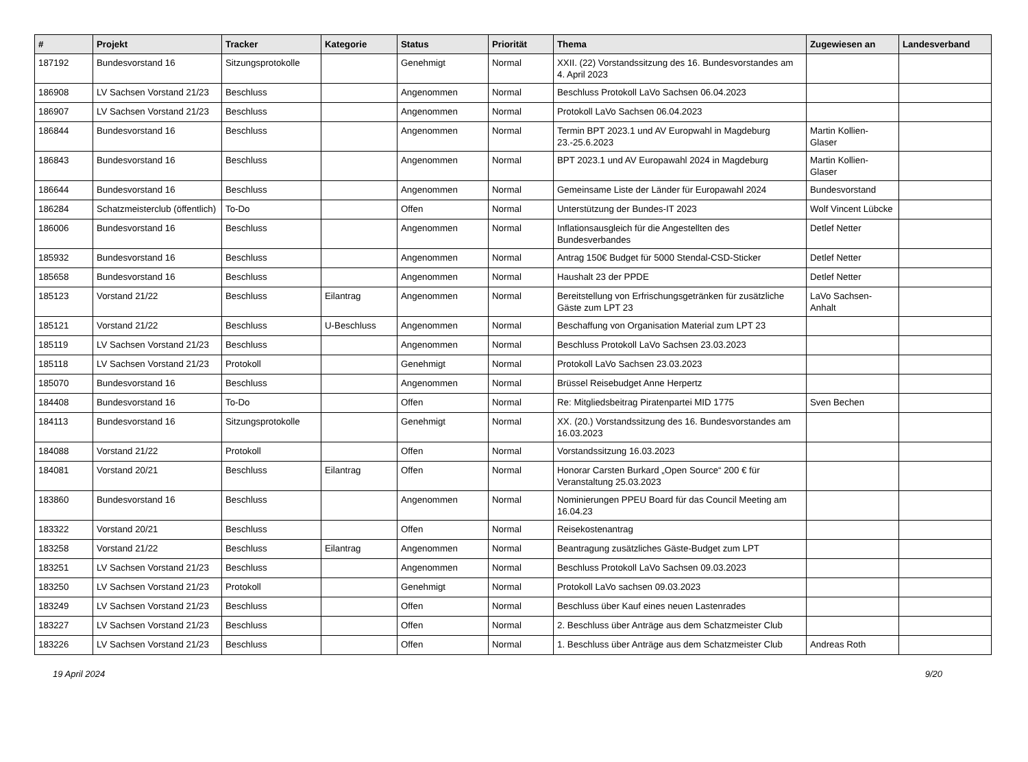| # | Projekt | Tracker | Kategorie | Status | Priorität | Thema | Zugewiesen an | Landesverband |
| --- | --- | --- | --- | --- | --- | --- | --- | --- |
| 187192 | Bundesvorstand 16 | Sitzungsprotokolle | | Genehmigt | Normal | XXII. (22) Vorstandssitzung des 16. Bundesvorstandes am 4. April 2023 | | |
| 186908 | LV Sachsen Vorstand 21/23 | Beschluss | | Angenommen | Normal | Beschluss Protokoll LaVo Sachsen 06.04.2023 | | |
| 186907 | LV Sachsen Vorstand 21/23 | Beschluss | | Angenommen | Normal | Protokoll LaVo Sachsen 06.04.2023 | | |
| 186844 | Bundesvorstand 16 | Beschluss | | Angenommen | Normal | Termin BPT 2023.1 und AV Europwahl in Magdeburg 23.-25.6.2023 | Martin Kollien-Glaser | |
| 186843 | Bundesvorstand 16 | Beschluss | | Angenommen | Normal | BPT 2023.1 und AV Europawahl 2024 in Magdeburg | Martin Kollien-Glaser | |
| 186644 | Bundesvorstand 16 | Beschluss | | Angenommen | Normal | Gemeinsame Liste der Länder für Europawahl 2024 | Bundesvorstand | |
| 186284 | Schatzmeisterclub (öffentlich) | To-Do | | Offen | Normal | Unterstützung der Bundes-IT 2023 | Wolf Vincent Lübcke | |
| 186006 | Bundesvorstand 16 | Beschluss | | Angenommen | Normal | Inflationsausgleich für die Angestellten des Bundesverbandes | Detlef Netter | |
| 185932 | Bundesvorstand 16 | Beschluss | | Angenommen | Normal | Antrag 150€ Budget für 5000 Stendal-CSD-Sticker | Detlef Netter | |
| 185658 | Bundesvorstand 16 | Beschluss | | Angenommen | Normal | Haushalt 23 der PPDE | Detlef Netter | |
| 185123 | Vorstand 21/22 | Beschluss | Eilantrag | Angenommen | Normal | Bereitstellung von Erfrischungsgetränken für zusätzliche Gäste zum LPT 23 | LaVo Sachsen-Anhalt | |
| 185121 | Vorstand 21/22 | Beschluss | U-Beschluss | Angenommen | Normal | Beschaffung von Organisation Material zum LPT 23 | | |
| 185119 | LV Sachsen Vorstand 21/23 | Beschluss | | Angenommen | Normal | Beschluss Protokoll LaVo Sachsen 23.03.2023 | | |
| 185118 | LV Sachsen Vorstand 21/23 | Protokoll | | Genehmigt | Normal | Protokoll LaVo Sachsen 23.03.2023 | | |
| 185070 | Bundesvorstand 16 | Beschluss | | Angenommen | Normal | Brüssel Reisebudget Anne Herpertz | | |
| 184408 | Bundesvorstand 16 | To-Do | | Offen | Normal | Re: Mitgliedsbeitrag Piratenpartei MID 1775 | Sven Bechen | |
| 184113 | Bundesvorstand 16 | Sitzungsprotokolle | | Genehmigt | Normal | XX. (20.) Vorstandssitzung des 16. Bundesvorstandes am 16.03.2023 | | |
| 184088 | Vorstand 21/22 | Protokoll | | Offen | Normal | Vorstandssitzung 16.03.2023 | | |
| 184081 | Vorstand 20/21 | Beschluss | Eilantrag | Offen | Normal | Honorar Carsten Burkard „Open Source“ 200 € für Veranstaltung 25.03.2023 | | |
| 183860 | Bundesvorstand 16 | Beschluss | | Angenommen | Normal | Nominierungen PPEU Board für das Council Meeting am 16.04.23 | | |
| 183322 | Vorstand 20/21 | Beschluss | | Offen | Normal | Reisekostenantrag | | |
| 183258 | Vorstand 21/22 | Beschluss | Eilantrag | Angenommen | Normal | Beantragung zusätzliches Gäste-Budget zum LPT | | |
| 183251 | LV Sachsen Vorstand 21/23 | Beschluss | | Angenommen | Normal | Beschluss Protokoll LaVo Sachsen 09.03.2023 | | |
| 183250 | LV Sachsen Vorstand 21/23 | Protokoll | | Genehmigt | Normal | Protokoll LaVo sachsen 09.03.2023 | | |
| 183249 | LV Sachsen Vorstand 21/23 | Beschluss | | Offen | Normal | Beschluss über Kauf eines neuen Lastenrades | | |
| 183227 | LV Sachsen Vorstand 21/23 | Beschluss | | Offen | Normal | 2. Beschluss über Anträge aus dem Schatzmeister Club | | |
| 183226 | LV Sachsen Vorstand 21/23 | Beschluss | | Offen | Normal | 1. Beschluss über Anträge aus dem Schatzmeister Club | Andreas Roth | |
19 April 2024 9/20